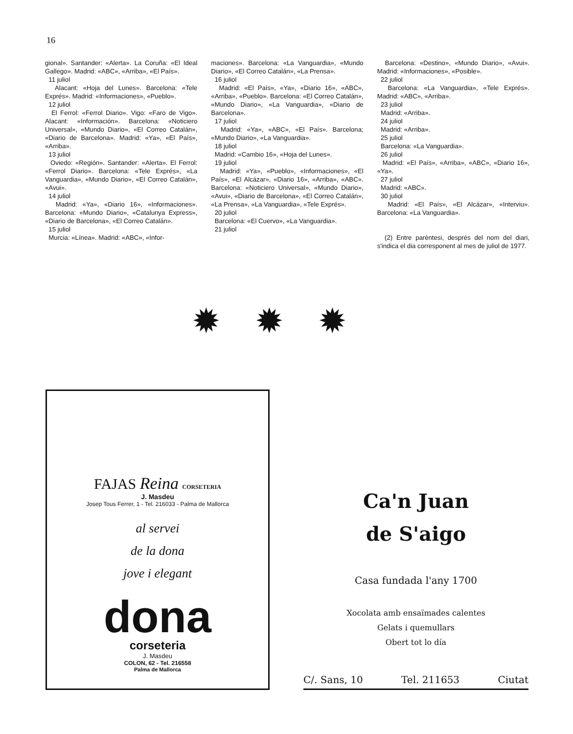16
gional». Santander: «Alerta». La Coruña: «El Ideal Gallego». Madrid: «ABC», «Arriba», «El País».
11 juliol
Alacant: «Hoja del Lunes». Barcelona: «Tele Exprés». Madrid: «Informaciones», «Pueblo».
12 juliol
El Ferrol: «Ferrol Diario». Vigo: «Faro de Vigo». Alacant: «Información». Barcelona: «Noticiero Universal», «Mundo Diario», «El Correo Catalán», «Diario de Barcelona». Madrid: «Ya», «El País», «Arriba».
13 juliol
Oviedo: «Región». Santander: «Alerta». El Ferrol: «Ferrol Diario». Barcelona: «Tele Exprés», «La Vanguardia», «Mundo Diario», «El Correo Catalán», «Avui».
14 juliol
Madrid: «Ya», «Diario 16», «Informaciones». Barcelona: «Mundo Diario», «Catalunya Express», «Diario de Barcelona», «El Correo Catalán».
15 juliol
Murcia: «Línea». Madrid: «ABC», «Infor-
maciones». Barcelona: «La Vanguardia», «Mundo Diario», «El Correo Catalán», «La Prensa».
16 juliol
Madrid: «El País», «Ya», «Diario 16», «ABC», «Arriba», «Pueblo». Barcelona: «El Correo Catalán», «Mundo Diario», «La Vanguardia», «Diario de Barcelona».
17 juliol
Madrid: «Ya», «ABC», «El País». Barcelona; «Mundo Diario», «La Vanguardia».
18 juliol
Madrid: «Cambio 16», «Hoja del Lunes».
19 juliol
Madrid: «Ya», «Pueblo», «Informaciones», «El País», «El Alcázar», «Diario 16», «Arriba», «ABC». Barcelona: «Noticiero Universal», «Mundo Diario», «Avui», «Diario de Barcelona», «El Correo Catalán», «La Prensa», «La Vanguardia», «Tele Exprés».
20 juliol
Barcelona: «El Cuervo», «La Vanguardia».
21 juliol
Barcelona: «Destino», «Mundo Diario», «Avui». Madrid: «Informaciones», «Posible».
22 juliol
Barcelona: «La Vanguardia», «Tele Exprés». Madrid: «ABC», «Arriba».
23 juliol
Madrid: «Arriba».
24 juliol
Madrid: «Arriba».
25 juliol
Barcelona: «La Vanguardia».
26 juliol
Madrid: «El País», «Arriba», «ABC», «Diario 16», «Ya».
27 juliol
Madrid: «ABC».
30 juliol
Madrid: «El País», «El Alcázar», «Interviu». Barcelona: «La Vanguardia».
(2) Entre parèntesi, després del nom del diari, s'indica el dia corresponent al mes de juliol de 1977.
✹✹✹
FAJAS Reina CORSETERIA
J. Masdeu
Josep Tous Ferrer, 1 - Tel. 216033 - Palma de Mallorca
al servei
de la dona
jove i elegant
dona
corseteria
J. Masdeu
COLON, 62 - Tel. 216558
Palma de Mallorca
Ca'n Juan
de S'aigo
Casa fundada l'any 1700
Xocolata amb ensaïmades calentes
Gelats i quemullars
Obert tot lo día
C/. Sans, 10 Tel. 211653 Ciutat